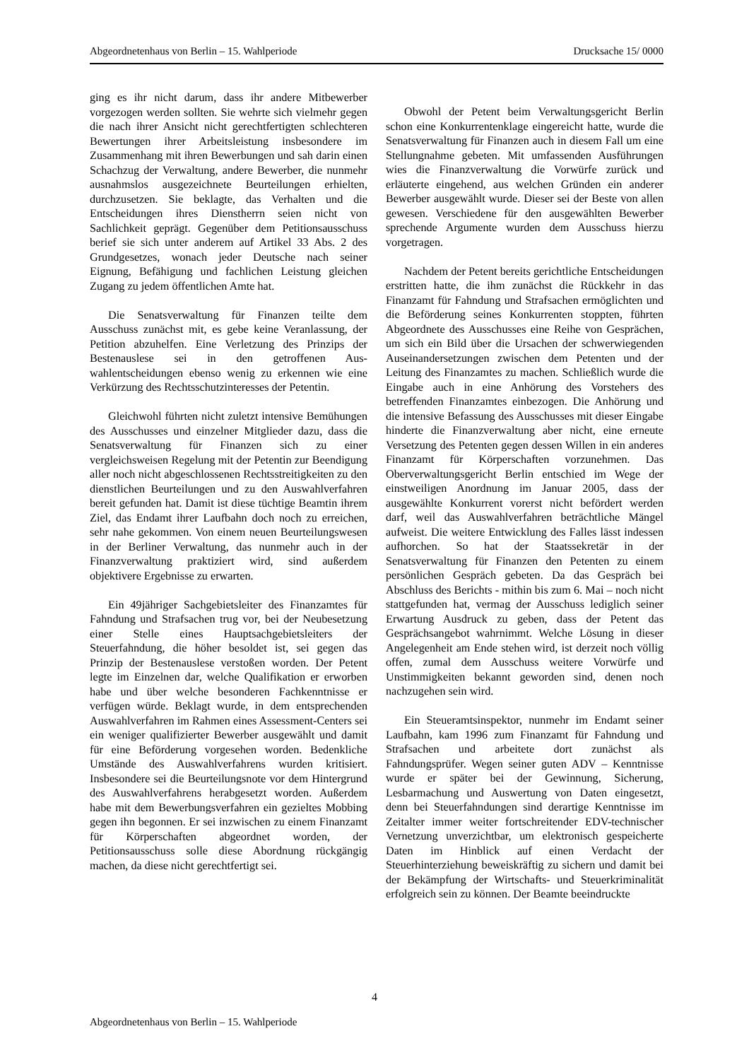Abgeordnetenhaus von Berlin – 15. Wahlperiode Drucksache 15/ 0000
ging es ihr nicht darum, dass ihr andere Mitbewerber vorgezogen werden sollten. Sie wehrte sich vielmehr gegen die nach ihrer Ansicht nicht gerechtfertigten schlechteren Bewertungen ihrer Arbeitsleistung insbesondere im Zusammenhang mit ihren Bewerbungen und sah darin einen Schachzug der Verwaltung, andere Bewerber, die nunmehr ausnahmslos ausgezeichnete Beurteilungen erhielten, durchzusetzen. Sie beklagte, das Verhalten und die Entscheidungen ihres Dienstherrn seien nicht von Sachlichkeit geprägt. Gegenüber dem Petitions­ausschuss berief sie sich unter anderem auf Artikel 33 Abs. 2 des Grundgesetzes, wonach jeder Deutsche nach seiner Eignung, Befähigung und fachlichen Leistung gleichen Zugang zu jedem öffentlichen Amte hat.
Die Senatsverwaltung für Finanzen teilte dem Ausschuss zunächst mit, es gebe keine Veranlassung, der Petition abzuhelfen. Eine Verletzung des Prinzips der Bestenauslese sei in den getroffenen Aus­wahlentscheidungen ebenso wenig zu erkennen wie eine Verkürzung des Rechtsschutzinteresses der Petentin.
Gleichwohl führten nicht zuletzt intensive Bemühungen des Ausschusses und einzelner Mitglieder dazu, dass die Senatsverwaltung für Finanzen sich zu einer vergleichsweisen Regelung mit der Petentin zur Beendigung aller noch nicht abgeschlossenen Rechtsstreitigkeiten zu den dienst­lichen Beurteilungen und zu den Auswahlverfahren bereit gefunden hat. Damit ist diese tüchtige Beamtin ihrem Ziel, das Endamt ihrer Laufbahn doch noch zu erreichen, sehr nahe gekommen. Von einem neuen Beurteilungswesen in der Berliner Verwaltung, das nunmehr auch in der Finanzverwaltung praktiziert wird, sind außerdem objektivere Ergebnisse zu erwarten.
Ein 49jähriger Sachgebietsleiter des Finanzamtes für Fahndung und Strafsachen trug vor, bei der Neubesetzung einer Stelle eines Hauptsach­gebietsleiters der Steuerfahndung, die höher besoldet ist, sei gegen das Prinzip der Bestenauslese verstoßen worden. Der Petent legte im Einzelnen dar, welche Qualifikation er erworben habe und über welche besonderen Fachkenntnisse er verfügen würde. Beklagt wurde, in dem entsprechenden Auswahl­verfahren im Rahmen eines Assessment-Centers sei ein weniger qualifizierter Bewerber ausgewählt und damit für eine Beförderung vorgesehen worden. Bedenkliche Umstände des Auswahlverfahrens wurden kritisiert. Insbesondere sei die Beurteilungs­note vor dem Hintergrund des Auswahlverfahrens herabgesetzt worden. Außerdem habe mit dem Bewerbungsverfahren ein gezieltes Mobbing gegen ihn begonnen. Er sei inzwischen zu einem Finanzamt für Körperschaften abgeordnet worden, der Petitionsausschuss solle diese Abordnung rückgängig machen, da diese nicht gerechtfertigt sei.
Obwohl der Petent beim Verwaltungsgericht Berlin schon eine Konkurrentenklage eingereicht hatte, wurde die Senatsverwaltung für Finanzen auch in diesem Fall um eine Stellungnahme gebeten. Mit umfassenden Ausführungen wies die Finanz­verwaltung die Vorwürfe zurück und erläuterte eingehend, aus welchen Gründen ein anderer Bewerber ausgewählt wurde. Dieser sei der Beste von allen gewesen. Verschiedene für den ausgewählten Bewerber sprechende Argumente wurden dem Ausschuss hierzu vorgetragen.
Nachdem der Petent bereits gerichtliche Entscheidungen erstritten hatte, die ihm zunächst die Rückkehr in das Finanzamt für Fahndung und Strafsachen ermöglichten und die Beförderung seines Konkurrenten stoppten, führten Abgeordnete des Ausschusses eine Reihe von Gesprächen, um sich ein Bild über die Ursachen der schwerwiegenden Auseinandersetzungen zwischen dem Petenten und der Leitung des Finanzamtes zu machen. Schließlich wurde die Eingabe auch in eine Anhörung des Vorstehers des betreffenden Finanzamtes einbezogen. Die Anhörung und die intensive Befassung des Ausschusses mit dieser Eingabe hinderte die Finanzverwaltung aber nicht, eine erneute Versetzung des Petenten gegen dessen Willen in ein anderes Finanzamt für Körperschaften vorzunehmen. Das Oberverwaltungsgericht Berlin entschied im Wege der einstweiligen Anordnung im Januar 2005, dass der ausgewählte Konkurrent vorerst nicht befördert werden darf, weil das Auswahlverfahren beträchtliche Mängel aufweist. Die weitere Entwicklung des Falles lässt indessen aufhorchen. So hat der Staatssekretär in der Senatsverwaltung für Finanzen den Petenten zu einem persönlichen Gespräch gebeten. Da das Gespräch bei Abschluss des Berichts - mithin bis zum 6. Mai – noch nicht stattgefunden hat, vermag der Ausschuss lediglich seiner Erwartung Ausdruck zu geben, dass der Petent das Gesprächsangebot wahrnimmt. Welche Lösung in dieser Angelegenheit am Ende stehen wird, ist derzeit noch völlig offen, zumal dem Ausschuss weitere Vorwürfe und Unstimmigkeiten bekannt geworden sind, denen noch nachzugehen sein wird.
Ein Steueramtsinspektor, nunmehr im Endamt seiner Laufbahn, kam 1996 zum Finanzamt für Fahndung und Strafsachen und arbeitete dort zunächst als Fahndungsprüfer. Wegen seiner guten ADV – Kenntnisse wurde er später bei der Gewinnung, Sicherung, Lesbarmachung und Auswertung von Daten eingesetzt, denn bei Steuerfahndungen sind derartige Kenntnisse im Zeitalter immer weiter fortschreitender EDV-technischer Vernetzung unverzichtbar, um elektronisch gespeicherte Daten im Hinblick auf einen Verdacht der Steuerhinterziehung beweiskräftig zu sichern und damit bei der Bekämpfung der Wirtschafts- und Steuerkriminalität erfolgreich sein zu können. Der Beamte beeindruckte
4
Abgeordnetenhaus von Berlin – 15. Wahlperiode